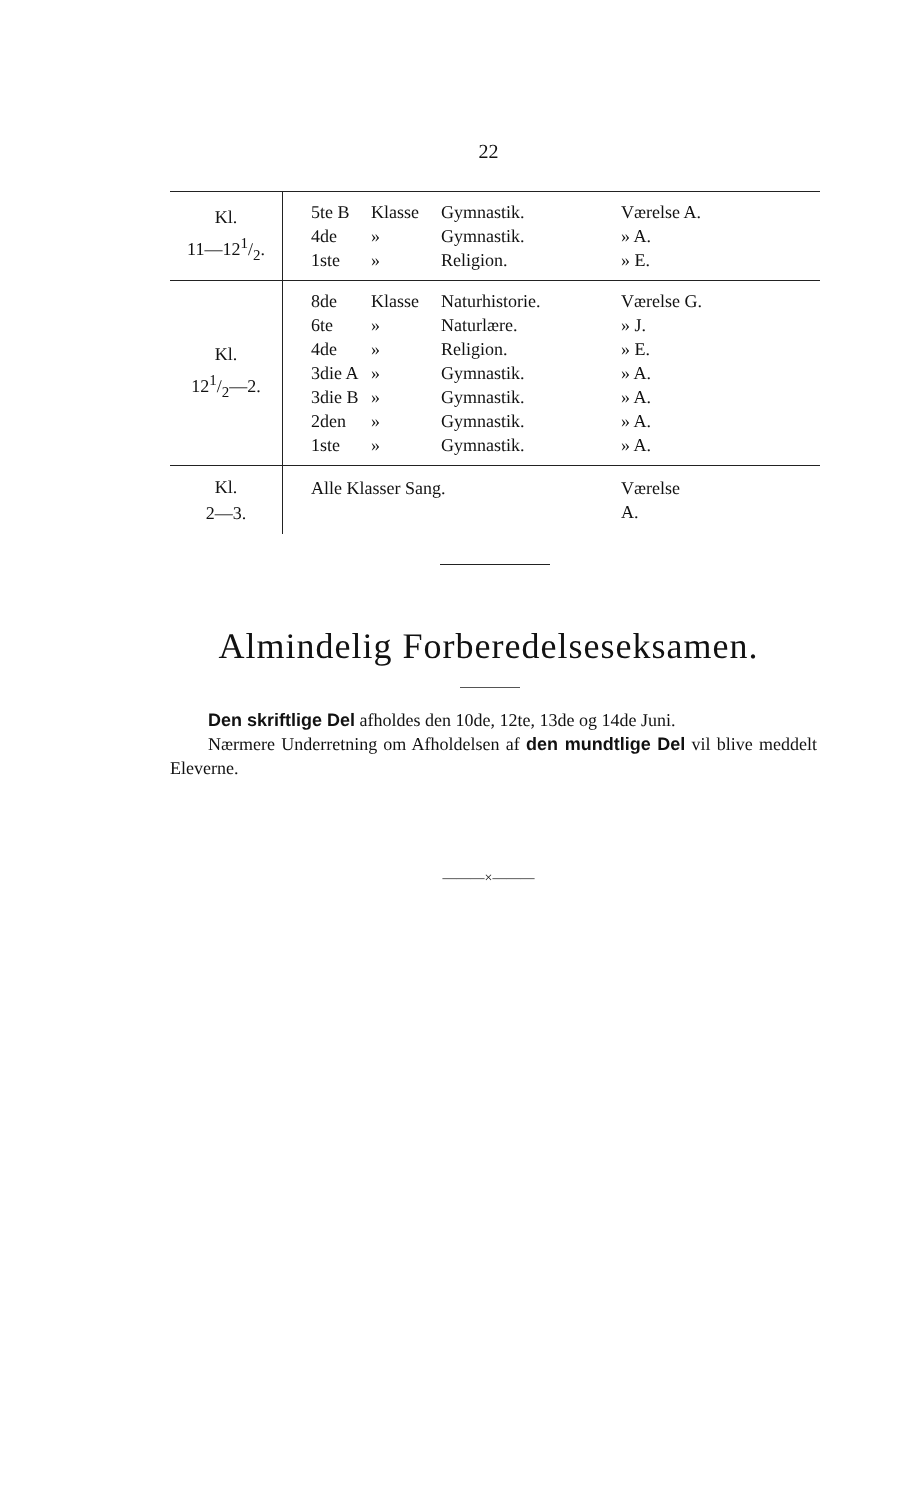22
| Kl. 11—121/2. | 5te B Klasse Gymnastik. Værelse A. 4de » Gymnastik. » A. 1ste » Religion. » E. |
| Kl. 121/2—2. | 8de Klasse Naturhistorie. Værelse G. 6te » Naturlære. » J. 4de » Religion. » E. 3die A » Gymnastik. » A. 3die B » Gymnastik. » A. 2den » Gymnastik. » A. 1ste » Gymnastik. » A. |
| Kl. 2—3. | Alle Klasser Sang. Værelse A. |
Almindelig Forberedelseseksamen.
Den skriftlige Del afholdes den 10de, 12te, 13de og 14de Juni.
Nærmere Underretning om Afholdelsen af den mundtlige Del vil blive meddelt Eleverne.
———×———